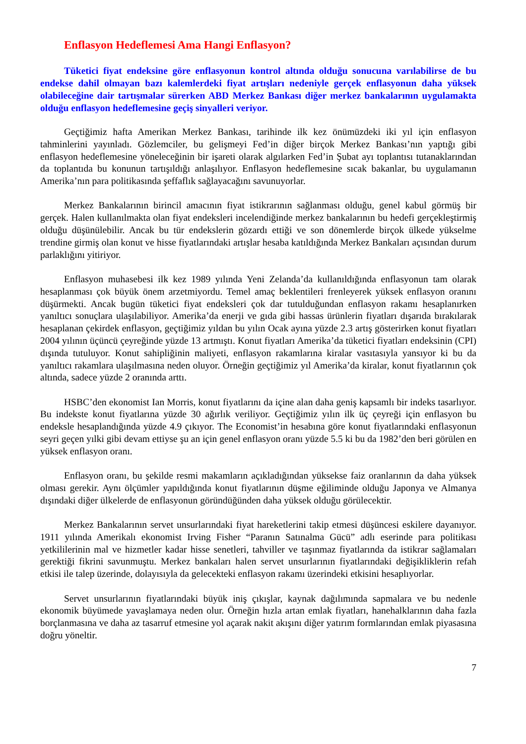Enflasyon Hedeflemesi Ama Hangi Enflasyon?
Tüketici fiyat endeksine göre enflasyonun kontrol altında olduğu sonucuna varılabilirse de bu endekse dahil olmayan bazı kalemlerdeki fiyat artışları nedeniyle gerçek enflasyonun daha yüksek olabileceğine dair tartışmalar sürerken ABD Merkez Bankası diğer merkez bankalarının uygulamakta olduğu enflasyon hedeflemesine geçiş sinyalleri veriyor.
Geçtiğimiz hafta Amerikan Merkez Bankası, tarihinde ilk kez önümüzdeki iki yıl için enflasyon tahminlerini yayınladı. Gözlemciler, bu gelişmeyi Fed’in diğer birçok Merkez Bankası’nın yaptığı gibi enflasyon hedeflemesine yöneleceğinin bir işareti olarak algılarken Fed’in Şubat ayı toplantısı tutanaklarından da toplantıda bu konunun tartışıldığı anlaşılıyor. Enflasyon hedeflemesine sıcak bakanlar, bu uygulamanın Amerika’nın para politikasında şeffaflık sağlayacağını savunuyorlar.
Merkez Bankalarının birincil amacının fiyat istikrarının sağlanması olduğu, genel kabul görmüş bir gerçek. Halen kullanılmakta olan fiyat endeksleri incelendiğinde merkez bankalarının bu hedefi gerçekleştirmiş olduğu düşünülebilir. Ancak bu tür endekslerin gözardı ettiği ve son dönemlerde birçok ülkede yükselme trendine girmiş olan konut ve hisse fiyatlarındaki artışlar hesaba katıldığında Merkez Bankaları açısından durum parlaklığını yitiriyor.
Enflasyon muhasebesi ilk kez 1989 yılında Yeni Zelanda’da kullanıldığında enflasyonun tam olarak hesaplanması çok büyük önem arzetmiyordu. Temel amaç beklentileri frenleyerek yüksek enflasyon oranını düşürmekti. Ancak bugün tüketici fiyat endeksleri çok dar tutulduğundan enflasyon rakamı hesaplanırken yanıltıcı sonuçlara ulaşılabiliyor. Amerika’da enerji ve gıda gibi hassas ürünlerin fiyatları dışarıda bırakılarak hesaplanan çekirdek enflasyon, geçtiğimiz yıldan bu yılın Ocak ayına yüzde 2.3 artış gösterirken konut fiyatları 2004 yılının üçüncü çeyreğinde yüzde 13 artmıştı. Konut fiyatları Amerika’da tüketici fiyatları endeksinin (CPI) dışında tutuluyor. Konut sahipliğinin maliyeti, enflasyon rakamlarına kiralar vasıtasıyla yansıyor ki bu da yanıltıcı rakamlara ulaşılmasına neden oluyor. Örneğin geçtiğimiz yıl Amerika’da kiralar, konut fiyatlarının çok altında, sadece yüzde 2 oranında arttı.
HSBC’den ekonomist Ian Morris, konut fiyatlarını da içine alan daha geniş kapsamlı bir indeks tasarlıyor. Bu indekste konut fiyatlarına yüzde 30 ağırlık veriliyor. Geçtiğimiz yılın ilk üç çeyreği için enflasyon bu endeksle hesaplandığında yüzde 4.9 çıkıyor. The Economist’in hesabına göre konut fiyatlarındaki enflasyonun seyri geçen yılki gibi devam ettiyse şu an için genel enflasyon oranı yüzde 5.5 ki bu da 1982’den beri görülen en yüksek enflasyon oranı.
Enflasyon oranı, bu şekilde resmi makamların açıkladığından yüksekse faiz oranlarının da daha yüksek olması gerekir. Aynı ölçümler yapıldığında konut fiyatlarının düşme eğiliminde olduğu Japonya ve Almanya dışındaki diğer ülkelerde de enflasyonun göründüğünden daha yüksek olduğu görülecektir.
Merkez Bankalarının servet unsurlarındaki fiyat hareketlerini takip etmesi düşüncesi eskilere dayanıyor. 1911 yılında Amerikalı ekonomist Irving Fisher “Paranın Satınalma Gücü” adlı eserinde para politikası yetkililerinin mal ve hizmetler kadar hisse senetleri, tahviller ve taşınmaz fiyatlarında da istikrar sağlamaları gerektiği fikrini savunmuştu. Merkez bankaları halen servet unsurlarının fiyatlarındaki değişikliklerin refah etkisi ile talep üzerinde, dolayısıyla da gelecekteki enflasyon rakamı üzerindeki etkisini hesaplıyorlar.
Servet unsurlarının fiyatlarındaki büyük iniş çıkışlar, kaynak dağılımında sapmalara ve bu nedenle ekonomik büyümede yavaşlamaya neden olur. Örneğin hızla artan emlak fiyatları, hanehalklarının daha fazla borçlanmasına ve daha az tasarruf etmesine yol açarak nakit akışını diğer yatırım formlarından emlak piyasasına doğru yöneltir.
7